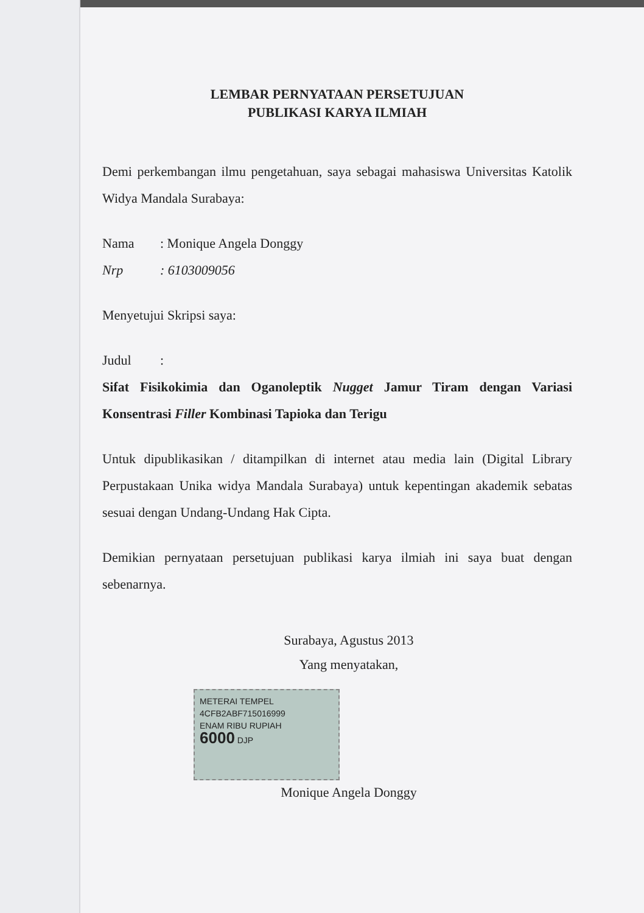LEMBAR PERNYATAAN PERSETUJUAN
PUBLIKASI KARYA ILMIAH
Demi perkembangan ilmu pengetahuan, saya sebagai mahasiswa Universitas Katolik Widya Mandala Surabaya:
Nama: Monique Angela Donggy
Nrp: 6103009056
Menyetujui Skripsi saya:
Judul:
Sifat Fisikokimia dan Oganoleptik Nugget Jamur Tiram dengan Variasi Konsentrasi Filler Kombinasi Tapioka dan Terigu
Untuk dipublikasikan / ditampilkan di internet atau media lain (Digital Library Perpustakaan Unika widya Mandala Surabaya) untuk kepentingan akademik sebatas sesuai dengan Undang-Undang Hak Cipta.
Demikian pernyataan persetujuan publikasi karya ilmiah ini saya buat dengan sebenarnya.
Surabaya, Agustus 2013
Yang menyatakan,
METERAI TEMPEL
4CFB2ABF715016999
ENAM RIBU RUPIAH
6000 DJP
Monique Angela Donggy